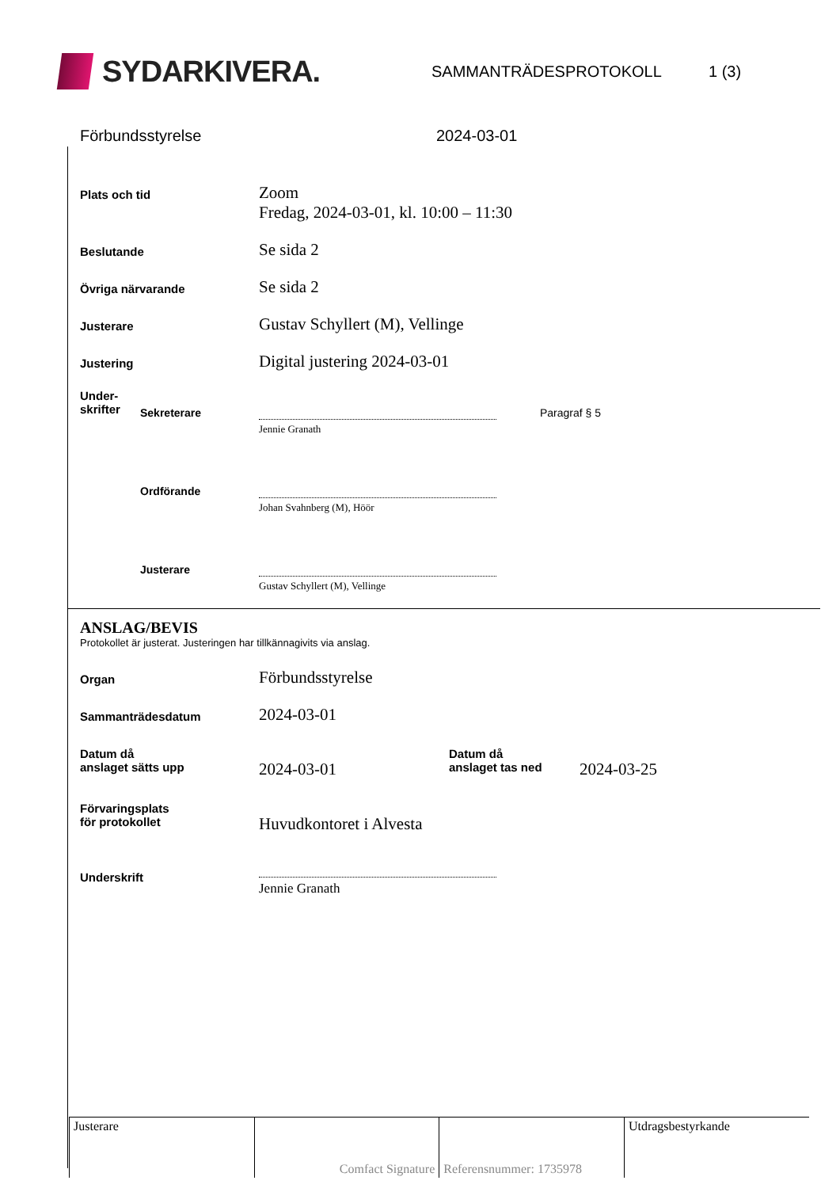SYDARKIVERA.
SAMMANTRÄDESPROTOKOLL 1 (3)
Förbundsstyrelse 2024-03-01
Plats och tid
Zoom
Fredag, 2024-03-01, kl. 10:00 – 11:30
Beslutande
Se sida 2
Övriga närvarande
Se sida 2
Justerare
Gustav Schyllert (M), Vellinge
Justering
Digital justering 2024-03-01
Under-
skrifter
Sekreterare
Jennie Granath
Paragraf § 5
Ordförande
Johan Svahnberg (M), Höör
Justerare
Gustav Schyllert (M), Vellinge
ANSLAG/BEVIS
Protokollet är justerat. Justeringen har tillkännagivits via anslag.
Organ
Förbundsstyrelse
Sammanträdesdatum
2024-03-01
Datum då
anslaget sätts upp
2024-03-01
Datum då
anslaget tas ned
2024-03-25
Förvaringsplats
för protokollet
Huvudkontoret i Alvesta
Underskrift Jennie Granath
| Justerare | Comfact Signature | Referensnummer: 1735978 | Utdragsbestyrkande |